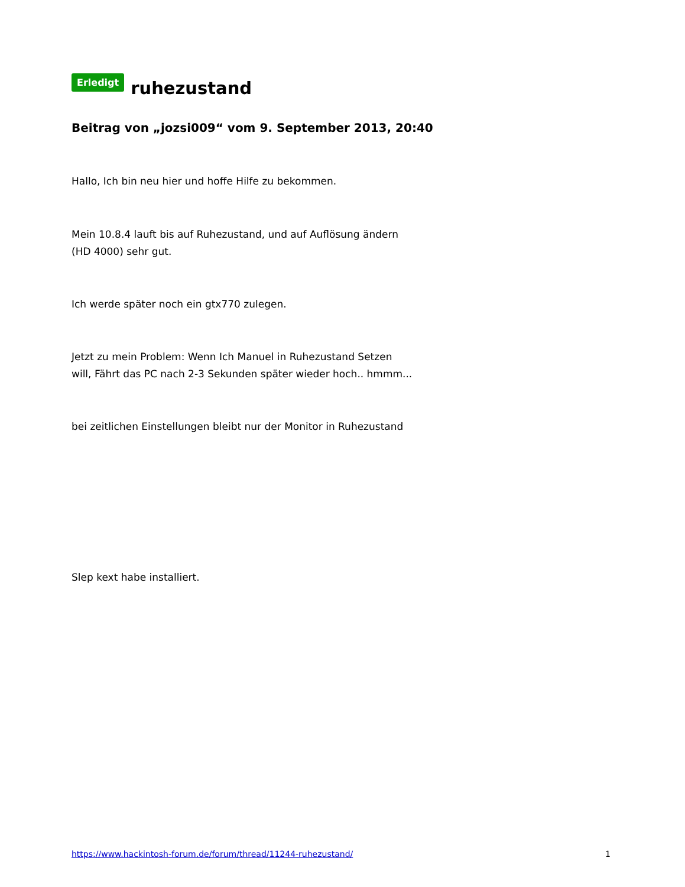Erledigt ruhezustand
Beitrag von „jozsi009“ vom 9. September 2013, 20:40
Hallo, Ich bin neu hier und hoffe Hilfe zu bekommen.
Mein 10.8.4 lauft bis auf Ruhezustand, und auf Auflösung ändern
(HD 4000) sehr gut.
Ich werde später noch ein gtx770 zulegen.
Jetzt zu mein Problem: Wenn Ich Manuel in Ruhezustand Setzen
will, Fährt das PC nach 2-3 Sekunden später wieder hoch.. hmmm...
bei zeitlichen Einstellungen bleibt nur der Monitor in Ruhezustand
Slep kext habe installiert.
https://www.hackintosh-forum.de/forum/thread/11244-ruhezustand/ 1